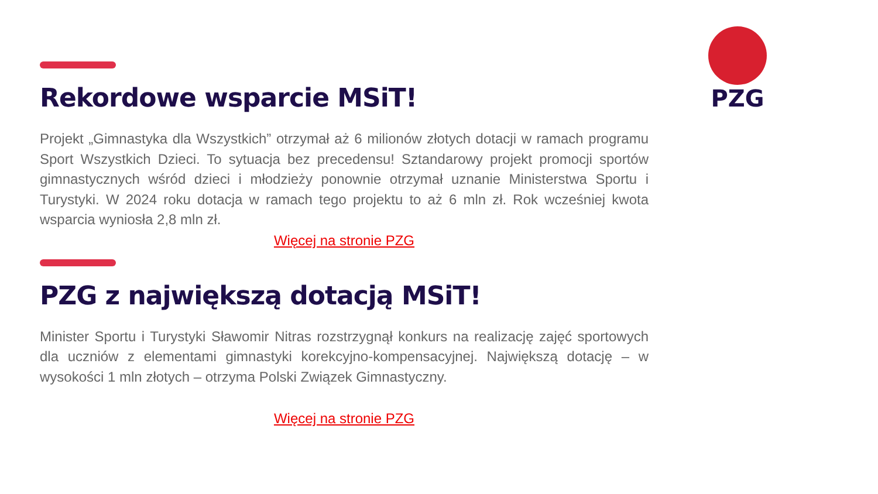PZG
Rekordowe wsparcie MSiT!
Projekt „Gimnastyka dla Wszystkich” otrzymał aż 6 milionów złotych dotacji w ramach programu Sport Wszystkich Dzieci. To sytuacja bez precedensu! Sztandarowy projekt promocji sportów gimnastycznych wśród dzieci i młodzieży ponownie otrzymał uznanie Ministerstwa Sportu i Turystyki. W 2024 roku dotacja w ramach tego projektu to aż 6 mln zł. Rok wcześniej kwota wsparcia wyniosła 2,8 mln zł.
Więcej na stronie PZG
PZG z największą dotacją MSiT!
Minister Sportu i Turystyki Sławomir Nitras rozstrzygnął konkurs na realizację zajęć sportowych dla uczniów z elementami gimnastyki korekcyjno-kompensacyjnej. Największą dotację – w wysokości 1 mln złotych – otrzyma Polski Związek Gimnastyczny.
Więcej na stronie PZG